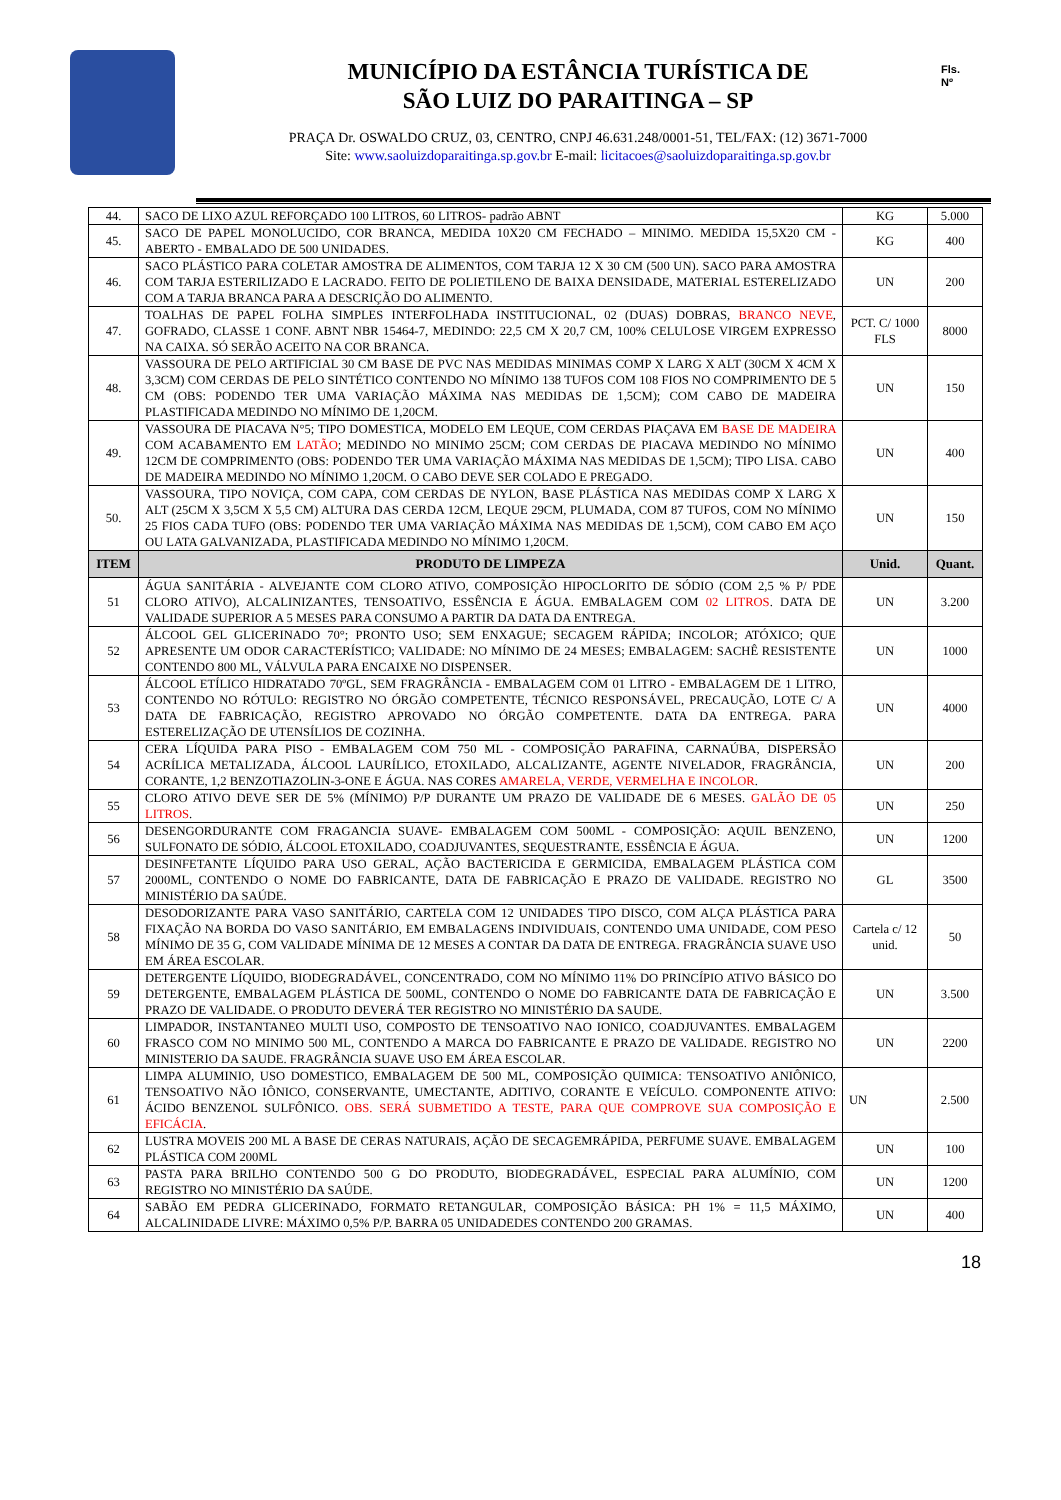MUNICÍPIO DA ESTÂNCIA TURÍSTICA DE
SÃO LUIZ DO PARAITINGA – SP
PRAÇA Dr. OSWALDO CRUZ, 03, CENTRO, CNPJ 46.631.248/0001-51, TEL/FAX: (12) 3671-7000
Site: www.saoluizdoparaitinga.sp.gov.br E-mail: licitacoes@saoluizdoparaitinga.sp.gov.br
Fls.
Nº
| 44. | SACO DE LIXO AZUL REFORÇADO 100 LITROS, 60 LITROS- padrão ABNT | KG | 5.000 |
| 45. | SACO DE PAPEL MONOLUCIDO, COR BRANCA, MEDIDA 10X20 CM FECHADO – MINIMO. MEDIDA 15,5X20 CM - ABERTO - EMBALADO DE 500 UNIDADES. | KG | 400 |
| 46. | SACO PLÁSTICO PARA COLETAR AMOSTRA DE ALIMENTOS, COM TARJA 12 X 30 CM (500 UN). SACO PARA AMOSTRA COM TARJA ESTERILIZADO E LACRADO. FEITO DE POLIETILENO DE BAIXA DENSIDADE, MATERIAL ESTERELIZADO COM A TARJA BRANCA PARA A DESCRIÇÃO DO ALIMENTO. | UN | 200 |
| 47. | TOALHAS DE PAPEL FOLHA SIMPLES INTERFOLHADA INSTITUCIONAL, 02 (DUAS) DOBRAS, BRANCO NEVE , GOFRADO, CLASSE 1 CONF. ABNT NBR 15464-7, MEDINDO: 22,5 CM X 20,7 CM, 100% CELULOSE VIRGEM EXPRESSO NA CAIXA. SÓ SERÃO ACEITO NA COR BRANCA. | PCT. C/ 1000 FLS | 8000 |
| 48. | VASSOURA DE PELO ARTIFICIAL 30 CM BASE DE PVC NAS MEDIDAS MINIMAS COMP X LARG X ALT (30CM X 4CM X 3,3CM) COM CERDAS DE PELO SINTÉTICO CONTENDO NO MÍNIMO 138 TUFOS COM 108 FIOS NO COMPRIMENTO DE 5 CM (OBS: PODENDO TER UMA VARIAÇÃO MÁXIMA NAS MEDIDAS DE 1,5CM); COM CABO DE MADEIRA PLASTIFICADA MEDINDO NO MÍNIMO DE 1,20CM. | UN | 150 |
| 49. | VASSOURA DE PIACAVA N°5; TIPO DOMESTICA, MODELO EM LEQUE, COM CERDAS PIAÇAVA EM BASE DE MADEIRA COM ACABAMENTO EM LATÃO ; MEDINDO NO MINIMO 25CM; COM CERDAS DE PIACAVA MEDINDO NO MÍNIMO 12CM DE COMPRIMENTO (OBS: PODENDO TER UMA VARIAÇÃO MÁXIMA NAS MEDIDAS DE 1,5CM); TIPO LISA. CABO DE MADEIRA MEDINDO NO MÍNIMO 1,20CM. O CABO DEVE SER COLADO E PREGADO. | UN | 400 |
| 50. | VASSOURA, TIPO NOVIÇA, COM CAPA, COM CERDAS DE NYLON, BASE PLÁSTICA NAS MEDIDAS COMP X LARG X ALT (25CM X 3,5CM X 5,5 CM) ALTURA DAS CERDA 12CM, LEQUE 29CM, PLUMADA, COM 87 TUFOS, COM NO MÍNIMO 25 FIOS CADA TUFO (OBS: PODENDO TER UMA VARIAÇÃO MÁXIMA NAS MEDIDAS DE 1,5CM), COM CABO EM AÇO OU LATA GALVANIZADA, PLASTIFICADA MEDINDO NO MÍNIMO 1,20CM. | UN | 150 |
| ITEM | PRODUTO DE LIMPEZA | Unid. | Quant. |
| 51 | ÁGUA SANITÁRIA - ALVEJANTE COM CLORO ATIVO, COMPOSIÇÃO HIPOCLORITO DE SÓDIO (COM 2,5 % P/ PDE CLORO ATIVO), ALCALINIZANTES, TENSOATIVO, ESSÊNCIA E ÁGUA. EMBALAGEM COM 02 LITROS . DATA DE VALIDADE SUPERIOR A 5 MESES PARA CONSUMO A PARTIR DA DATA DA ENTREGA. | UN | 3.200 |
| 52 | ÁLCOOL GEL GLICERINADO 70°; PRONTO USO; SEM ENXAGUE; SECAGEM RÁPIDA; INCOLOR; ATÓXICO; QUE APRESENTE UM ODOR CARACTERÍSTICO; VALIDADE: NO MÍNIMO DE 24 MESES; EMBALAGEM: SACHÊ RESISTENTE CONTENDO 800 ML, VÁLVULA PARA ENCAIXE NO DISPENSER. | UN | 1000 |
| 53 | ÁLCOOL ETÍLICO HIDRATADO 70ºGL, SEM FRAGRÂNCIA - EMBALAGEM COM 01 LITRO - EMBALAGEM DE 1 LITRO, CONTENDO NO RÓTULO: REGISTRO NO ÓRGÃO COMPETENTE, TÉCNICO RESPONSÁVEL, PRECAUÇÃO, LOTE C/ A DATA DE FABRICAÇÃO, REGISTRO APROVADO NO ÓRGÃO COMPETENTE. DATA DA ENTREGA. PARA ESTERELIZAÇÃO DE UTENSÍLIOS DE COZINHA. | UN | 4000 |
| 54 | CERA LÍQUIDA PARA PISO - EMBALAGEM COM 750 ML - COMPOSIÇÃO PARAFINA, CARNAÚBA, DISPERSÃO ACRÍLICA METALIZADA, ÁLCOOL LAURÍLICO, ETOXILADO, ALCALIZANTE, AGENTE NIVELADOR, FRAGRÂNCIA, CORANTE, 1,2 BENZOTIAZOLIN-3-ONE E ÁGUA. NAS CORES AMARELA, VERDE, VERMELHA E INCOLOR . | UN | 200 |
| 55 | CLORO ATIVO DEVE SER DE 5% (MÍNIMO) P/P DURANTE UM PRAZO DE VALIDADE DE 6 MESES. GALÃO DE 05 LITROS . | UN | 250 |
| 56 | DESENGORDURANTE COM FRAGANCIA SUAVE- EMBALAGEM COM 500ML - COMPOSIÇÃO: AQUIL BENZENO, SULFONATO DE SÓDIO, ÁLCOOL ETOXILADO, COADJUVANTES, SEQUESTRANTE, ESSÊNCIA E ÁGUA. | UN | 1200 |
| 57 | DESINFETANTE LÍQUIDO PARA USO GERAL, AÇÃO BACTERICIDA E GERMICIDA, EMBALAGEM PLÁSTICA COM 2000ML, CONTENDO O NOME DO FABRICANTE, DATA DE FABRICAÇÃO E PRAZO DE VALIDADE. REGISTRO NO MINISTÉRIO DA SAÚDE. | GL | 3500 |
| 58 | DESODORIZANTE PARA VASO SANITÁRIO, CARTELA COM 12 UNIDADES TIPO DISCO, COM ALÇA PLÁSTICA PARA FIXAÇÃO NA BORDA DO VASO SANITÁRIO, EM EMBALAGENS INDIVIDUAIS, CONTENDO UMA UNIDADE, COM PESO MÍNIMO DE 35 G, COM VALIDADE MÍNIMA DE 12 MESES A CONTAR DA DATA DE ENTREGA. FRAGRÂNCIA SUAVE USO EM ÁREA ESCOLAR. | Cartela c/ 12 unid. | 50 |
| 59 | DETERGENTE LÍQUIDO, BIODEGRADÁVEL, CONCENTRADO, COM NO MÍNIMO 11% DO PRINCÍPIO ATIVO BÁSICO DO DETERGENTE, EMBALAGEM PLÁSTICA DE 500ML, CONTENDO O NOME DO FABRICANTE DATA DE FABRICAÇÃO E PRAZO DE VALIDADE. O PRODUTO DEVERÁ TER REGISTRO NO MINISTÉRIO DA SAUDE. | UN | 3.500 |
| 60 | LIMPADOR, INSTANTANEO MULTI USO, COMPOSTO DE TENSOATIVO NAO IONICO, COADJUVANTES. EMBALAGEM FRASCO COM NO MINIMO 500 ML, CONTENDO A MARCA DO FABRICANTE E PRAZO DE VALIDADE. REGISTRO NO MINISTERIO DA SAUDE. FRAGRÂNCIA SUAVE USO EM ÁREA ESCOLAR. | UN | 2200 |
| 61 | LIMPA ALUMINIO, USO DOMESTICO, EMBALAGEM DE 500 ML, COMPOSIÇÃO QUIMICA: TENSOATIVO ANIÔNICO, TENSOATIVO NÃO IÔNICO, CONSERVANTE, UMECTANTE, ADITIVO, CORANTE E VEÍCULO. COMPONENTE ATIVO: ÁCIDO BENZENOL SULFÔNICO. OBS. SERÁ SUBMETIDO A TESTE, PARA QUE COMPROVE SUA COMPOSIÇÃO E EFICÁCIA . | UN | 2.500 |
| 62 | LUSTRA MOVEIS 200 ML A BASE DE CERAS NATURAIS, AÇÃO DE SECAGEMRÁPIDA, PERFUME SUAVE. EMBALAGEM PLÁSTICA COM 200ML | UN | 100 |
| 63 | PASTA PARA BRILHO CONTENDO 500 G DO PRODUTO, BIODEGRADÁVEL, ESPECIAL PARA ALUMÍNIO, COM REGISTRO NO MINISTÉRIO DA SAÚDE. | UN | 1200 |
| 64 | SABÃO EM PEDRA GLICERINADO, FORMATO RETANGULAR, COMPOSIÇÃO BÁSICA: PH 1% = 11,5 MÁXIMO, ALCALINIDADE LIVRE: MÁXIMO 0,5% P/P. BARRA 05 UNIDADEDES CONTENDO 200 GRAMAS. | UN | 400 |
18